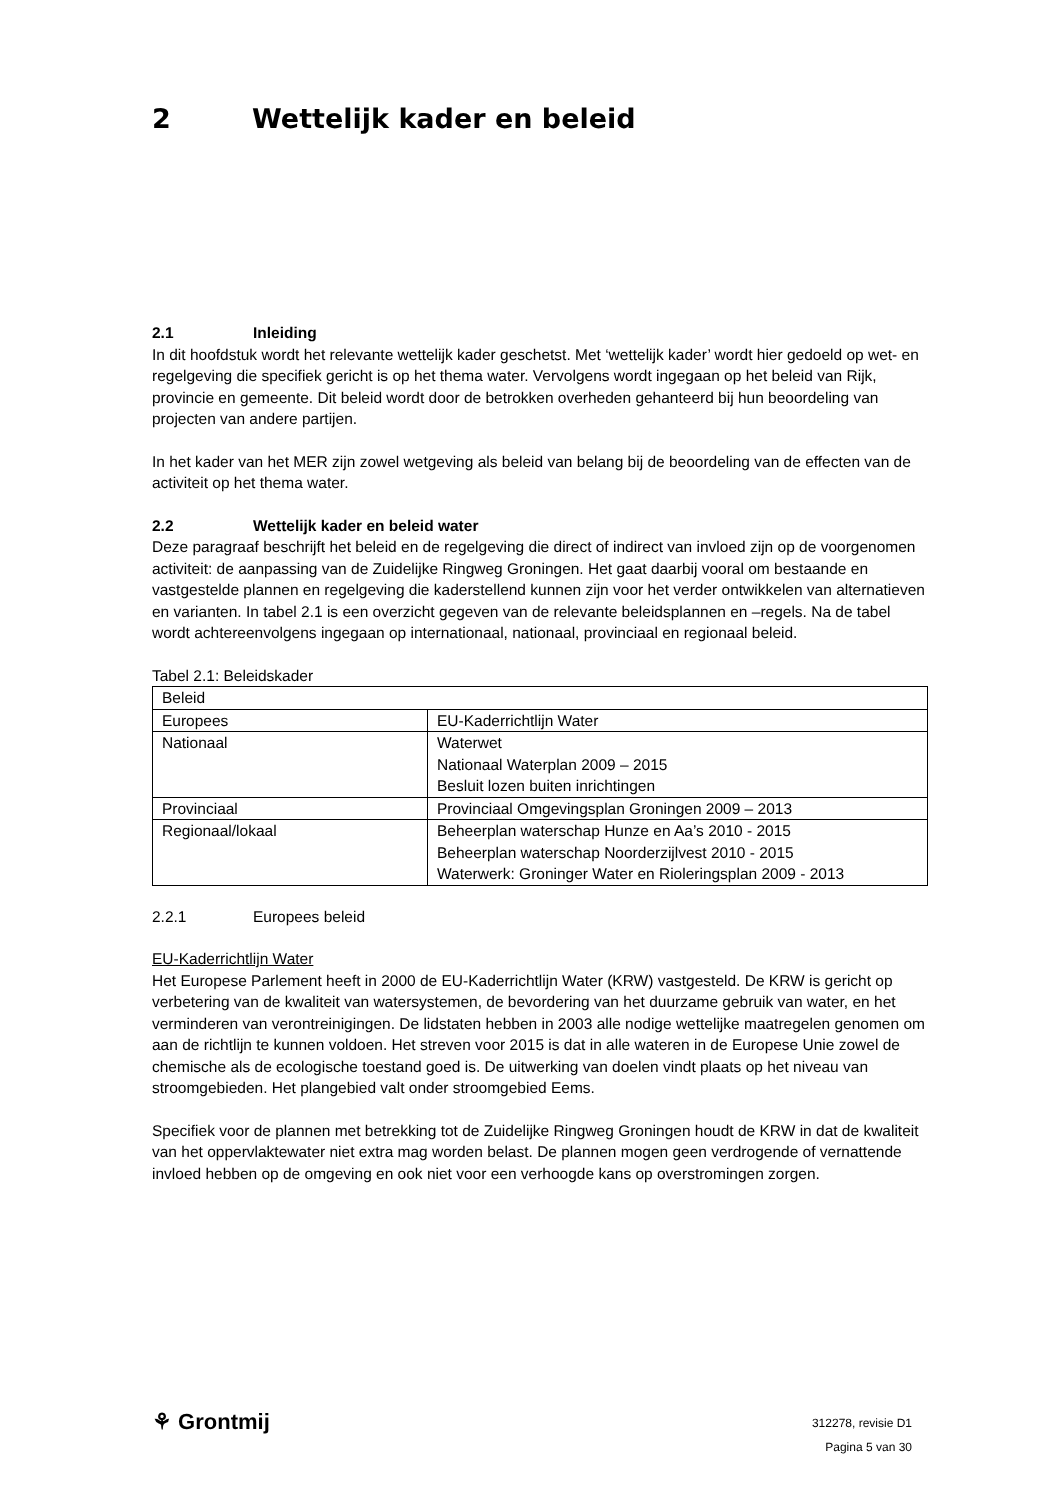2 Wettelijk kader en beleid
2.1 Inleiding
In dit hoofdstuk wordt het relevante wettelijk kader geschetst. Met ‘wettelijk kader’ wordt hier gedoeld op wet- en regelgeving die specifiek gericht is op het thema water. Vervolgens wordt ingegaan op het beleid van Rijk, provincie en gemeente. Dit beleid wordt door de betrokken overheden gehanteerd bij hun beoordeling van projecten van andere partijen.
In het kader van het MER zijn zowel wetgeving als beleid van belang bij de beoordeling van de effecten van de activiteit op het thema water.
2.2 Wettelijk kader en beleid water
Deze paragraaf beschrijft het beleid en de regelgeving die direct of indirect van invloed zijn op de voorgenomen activiteit: de aanpassing van de Zuidelijke Ringweg Groningen. Het gaat daarbij vooral om bestaande en vastgestelde plannen en regelgeving die kaderstellend kunnen zijn voor het verder ontwikkelen van alternatieven en varianten. In tabel 2.1 is een overzicht gegeven van de relevante beleidsplannen en –regels. Na de tabel wordt achtereenvolgens ingegaan op internationaal, nationaal, provinciaal en regionaal beleid.
Tabel 2.1: Beleidskader
| Beleid | |
| Europees | EU-Kaderrichtlijn Water |
| Nationaal | Waterwet Nationaal Waterplan 2009 – 2015 Besluit lozen buiten inrichtingen |
| Provinciaal | Provinciaal Omgevingsplan Groningen 2009 – 2013 |
| Regionaal/lokaal | Beheerplan waterschap Hunze en Aa’s 2010 - 2015 Beheerplan waterschap Noorderzijlvest 2010 - 2015 Waterwerk: Groninger Water en Rioleringsplan 2009 - 2013 |
2.2.1 Europees beleid
EU-Kaderrichtlijn Water
Het Europese Parlement heeft in 2000 de EU-Kaderrichtlijn Water (KRW) vastgesteld. De KRW is gericht op verbetering van de kwaliteit van watersystemen, de bevordering van het duurzame gebruik van water, en het verminderen van verontreinigingen. De lidstaten hebben in 2003 alle nodige wettelijke maatregelen genomen om aan de richtlijn te kunnen voldoen. Het streven voor 2015 is dat in alle wateren in de Europese Unie zowel de chemische als de ecologische toestand goed is. De uitwerking van doelen vindt plaats op het niveau van stroomgebieden. Het plangebied valt onder stroomgebied Eems.
Specifiek voor de plannen met betrekking tot de Zuidelijke Ringweg Groningen houdt de KRW in dat de kwaliteit van het oppervlaktewater niet extra mag worden belast. De plannen mogen geen verdrogende of vernattende invloed hebben op de omgeving en ook niet voor een verhoogde kans op overstromingen zorgen.
⚘ Grontmij
312278, revisie D1
Pagina 5 van 30